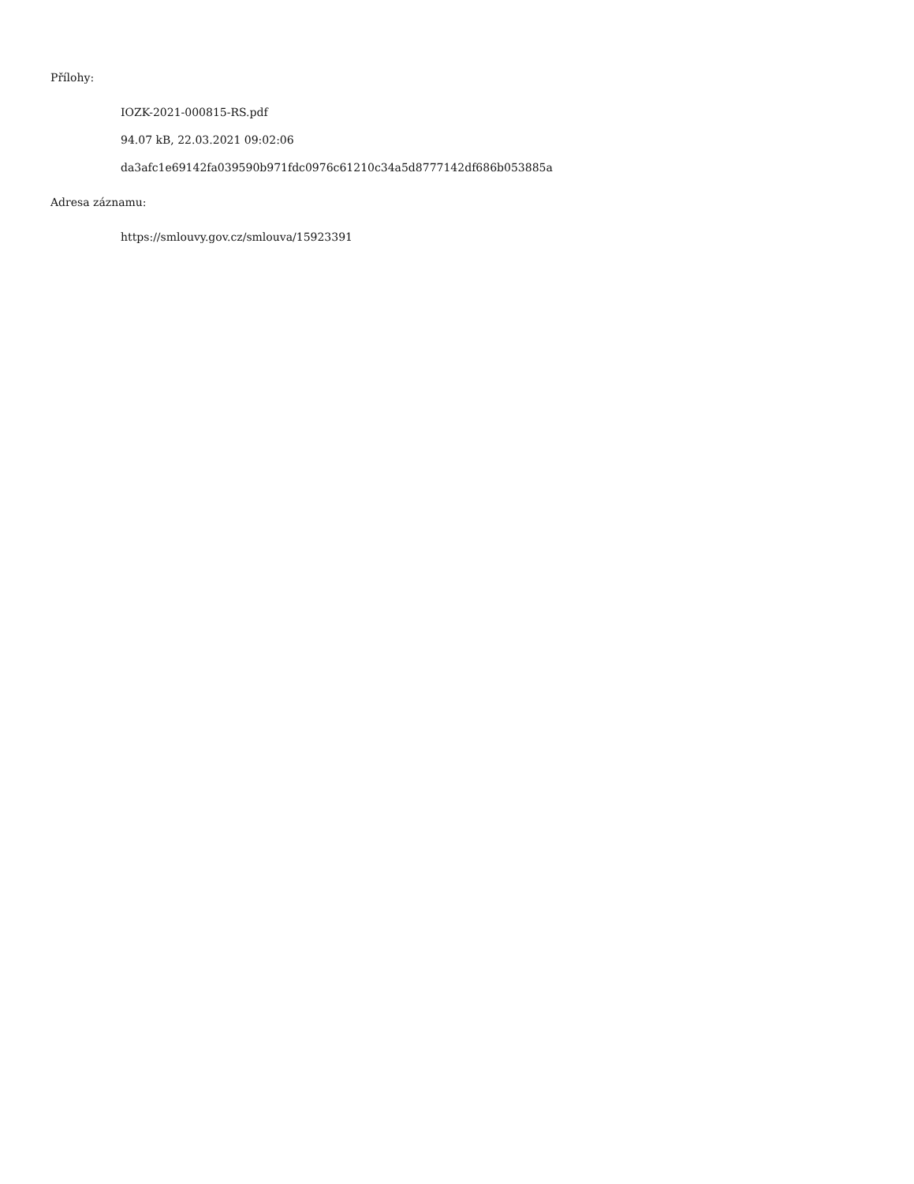Přílohy:
IOZK-2021-000815-RS.pdf
94.07 kB, 22.03.2021 09:02:06
da3afc1e69142fa039590b971fdc0976c61210c34a5d8777142df686b053885a
Adresa záznamu:
https://smlouvy.gov.cz/smlouva/15923391